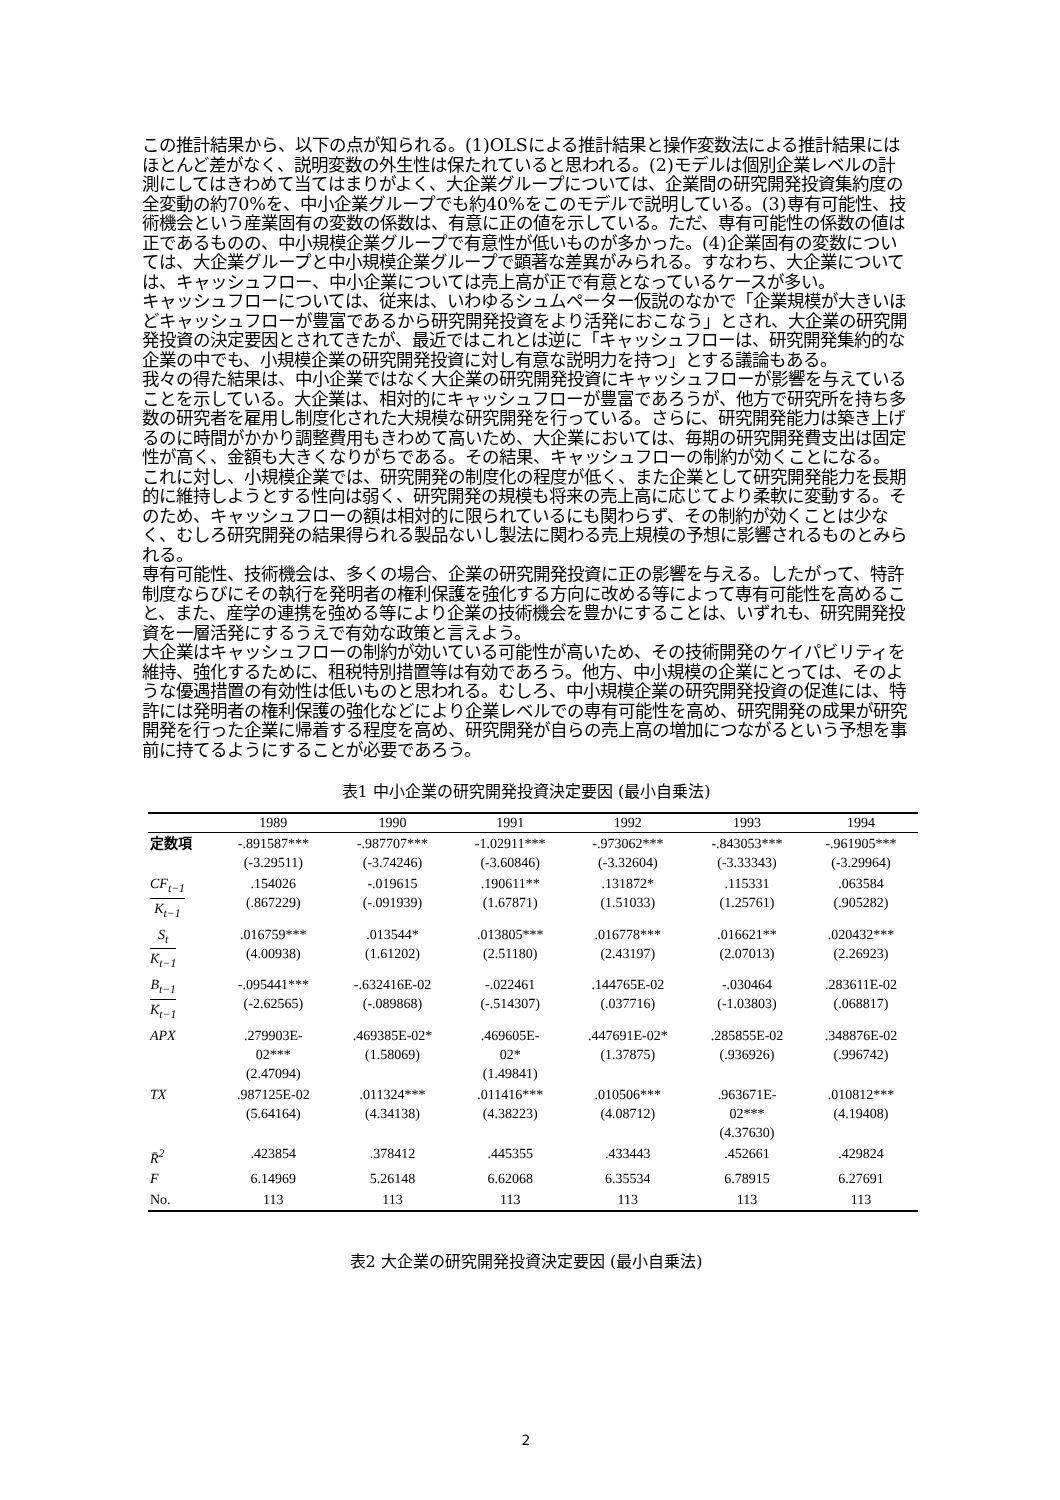この推計結果から、以下の点が知られる。(1)OLSによる推計結果と操作変数法による推計結果にはほとんど差がなく、説明変数の外生性は保たれていると思われる。(2)モデルは個別企業レベルの計測にしてはきわめて当てはまりがよく、大企業グループについては、企業間の研究開発投資集約度の全変動の約70%を、中小企業グループでも約40%をこのモデルで説明している。(3)専有可能性、技術機会という産業固有の変数の係数は、有意に正の値を示している。ただ、専有可能性の係数の値は正であるものの、中小規模企業グループで有意性が低いものが多かった。(4)企業固有の変数については、大企業グループと中小規模企業グループで顕著な差異がみられる。すなわち、大企業については、キャッシュフロー、中小企業については売上高が正で有意となっているケースが多い。
キャッシュフローについては、従来は、いわゆるシュムペーター仮説のなかで「企業規模が大きいほどキャッシュフローが豊富であるから研究開発投資をより活発におこなう」とされ、大企業の研究開発投資の決定要因とされてきたが、最近ではこれとは逆に「キャッシュフローは、研究開発集約的な企業の中でも、小規模企業の研究開発投資に対し有意な説明力を持つ」とする議論もある。
我々の得た結果は、中小企業ではなく大企業の研究開発投資にキャッシュフローが影響を与えていることを示している。大企業は、相対的にキャッシュフローが豊富であろうが、他方で研究所を持ち多数の研究者を雇用し制度化された大規模な研究開発を行っている。さらに、研究開発能力は築き上げるのに時間がかかり調整費用もきわめて高いため、大企業においては、毎期の研究開発費支出は固定性が高く、金額も大きくなりがちである。その結果、キャッシュフローの制約が効くことになる。
これに対し、小規模企業では、研究開発の制度化の程度が低く、また企業として研究開発能力を長期的に維持しようとする性向は弱く、研究開発の規模も将来の売上高に応じてより柔軟に変動する。そのため、キャッシュフローの額は相対的に限られているにも関わらず、その制約が効くことは少なく、むしろ研究開発の結果得られる製品ないし製法に関わる売上規模の予想に影響されるものとみられる。
専有可能性、技術機会は、多くの場合、企業の研究開発投資に正の影響を与える。したがって、特許制度ならびにその執行を発明者の権利保護を強化する方向に改める等によって専有可能性を高めること、また、産学の連携を強める等により企業の技術機会を豊かにすることは、いずれも、研究開発投資を一層活発にするうえで有効な政策と言えよう。
大企業はキャッシュフローの制約が効いている可能性が高いため、その技術開発のケイパビリティを維持、強化するために、租税特別措置等は有効であろう。他方、中小規模の企業にとっては、そのような優遇措置の有効性は低いものと思われる。むしろ、中小規模企業の研究開発投資の促進には、特許には発明者の権利保護の強化などにより企業レベルでの専有可能性を高め、研究開発の成果が研究開発を行った企業に帰着する程度を高め、研究開発が自らの売上高の増加につながるという予想を事前に持てるようにすることが必要であろう。
表1 中小企業の研究開発投資決定要因 (最小自乗法)
| | 1989 | 1990 | 1991 | 1992 | 1993 | 1994 |
| --- | --- | --- | --- | --- | --- | --- |
| 定数項 | -.891587*** (-3.29511) | -.987707*** (-3.74246) | -1.02911*** (-3.60846) | -.973062*** (-3.32604) | -.843053*** (-3.33343) | -.961905*** (-3.29964) |
| CF<sub>t−1</sub> K<sub>t−1</sub> | .154026 (.867229) | -.019615 (-.091939) | .190611** (1.67871) | .131872* (1.51033) | .115331 (1.25761) | .063584 (.905282) |
| S<sub>t</sub> K<sub>t−1</sub> | .016759*** (4.00938) | .013544* (1.61202) | .013805*** (2.51180) | .016778*** (2.43197) | .016621** (2.07013) | .020432*** (2.26923) |
| B<sub>t−1</sub> K<sub>t−1</sub> | -.095441*** (-2.62565) | -.632416E-02 (-.089868) | -.022461 (-.514307) | .144765E-02 (.037716) | -.030464 (-1.03803) | .283611E-02 (.068817) |
| APX | .279903E- 02*** (2.47094) | .469385E-02* (1.58069) | .469605E- 02* (1.49841) | .447691E-02* (1.37875) | .285855E-02 (.936926) | .348876E-02 (.996742) |
| TX | .987125E-02 (5.64164) | .011324*** (4.34138) | .011416*** (4.38223) | .010506*** (4.08712) | .963671E- 02*** (4.37630) | .010812*** (4.19408) |
| R̄<sup>2</sup> | .423854 | .378412 | .445355 | .433443 | .452661 | .429824 |
| F | 6.14969 | 5.26148 | 6.62068 | 6.35534 | 6.78915 | 6.27691 |
| No. | 113 | 113 | 113 | 113 | 113 | 113 |
表2 大企業の研究開発投資決定要因 (最小自乗法)
2